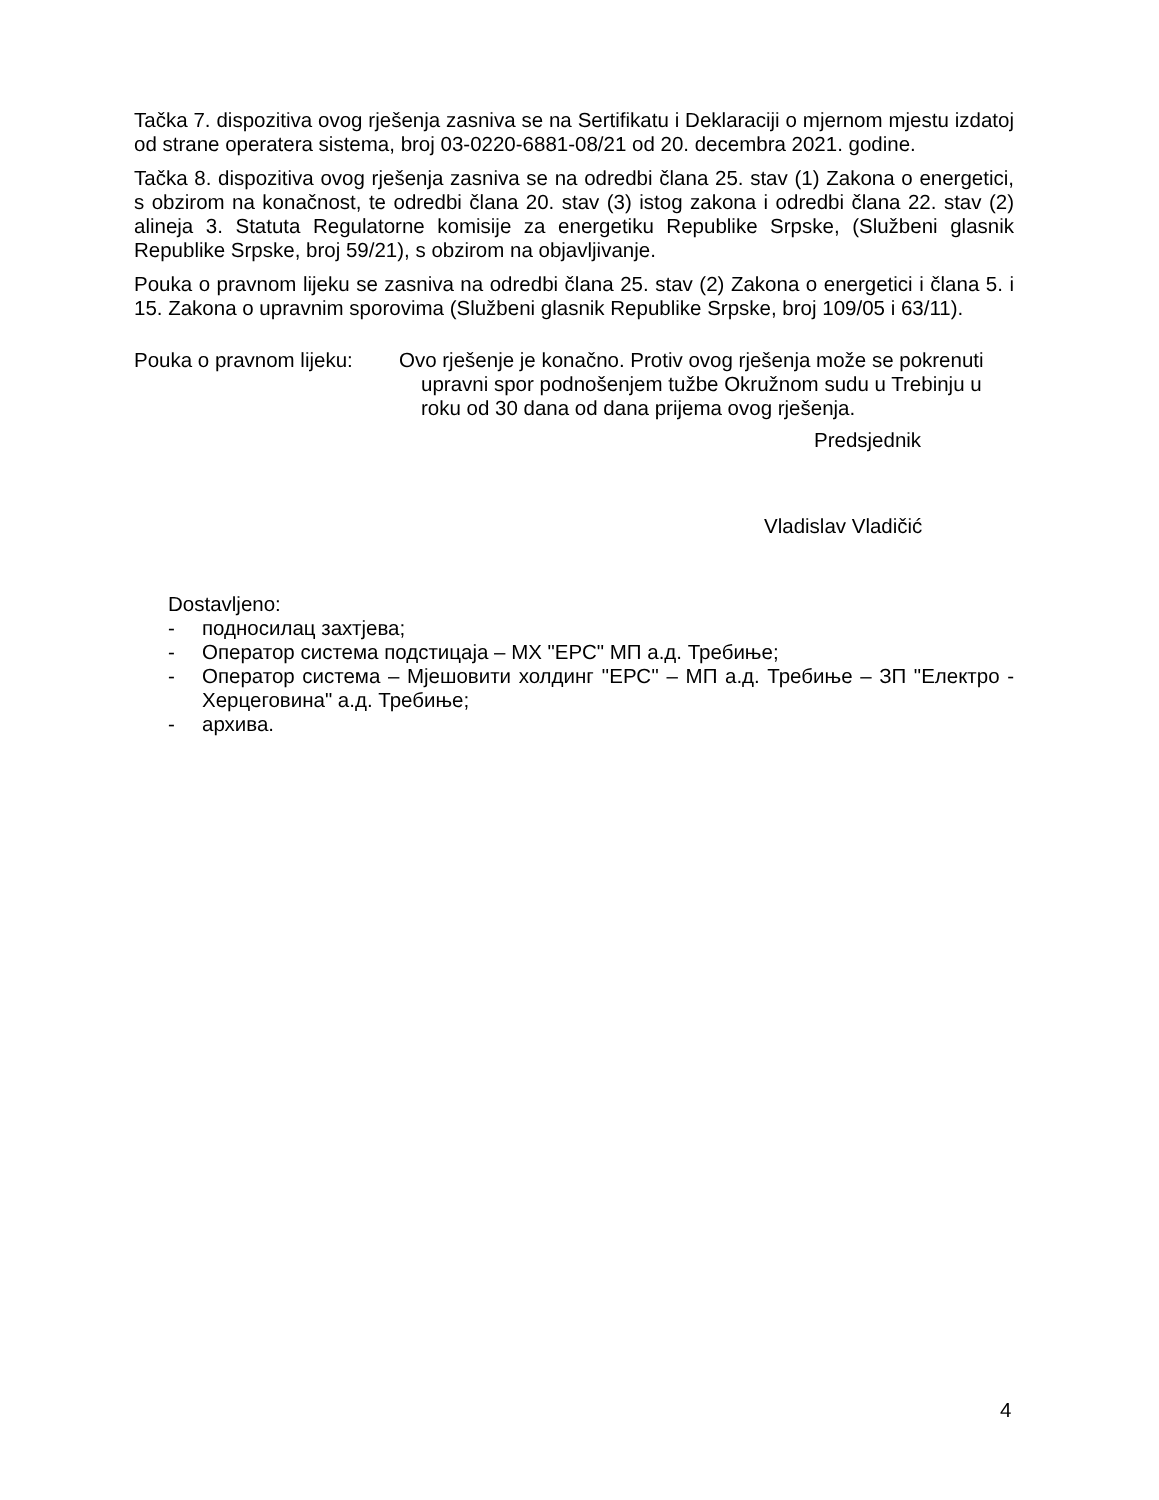Tačka 7. dispozitiva ovog rješenja zasniva se na Sertifikatu i Deklaraciji o mjernom mjestu izdatoj od strane operatera sistema, broj 03-0220-6881-08/21 od 20. decembra 2021. godine.
Tačka 8. dispozitiva ovog rješenja zasniva se na odredbi člana 25. stav (1) Zakona o energetici, s obzirom na konačnost, te odredbi člana 20. stav (3) istog zakona i odredbi člana 22. stav (2) alineja 3. Statuta Regulatorne komisije za energetiku Republike Srpske, (Službeni glasnik Republike Srpske, broj 59/21), s obzirom na objavljivanje.
Pouka o pravnom lijeku se zasniva na odredbi člana 25. stav (2) Zakona o energetici i člana 5. i 15. Zakona o upravnim sporovima (Službeni glasnik Republike Srpske, broj 109/05 i 63/11).
Pouka o pravnom lijeku: Ovo rješenje je konačno. Protiv ovog rješenja može se pokrenuti
upravni spor podnošenjem tužbe Okružnom sudu u Trebinju u roku od 30 dana od dana prijema ovog rješenja.
Predsjednik
Vladislav Vladičić
Dostavljeno:
- подносилац захтјева;
- Оператор система подстицаја – МХ "ЕРС" МП а.д. Требиње;
- Оператор система – Мјешовити холдинг ''ЕРС'' – МП а.д. Требиње – ЗП "Електро - Херцеговина" а.д. Требиње;
- архива.
4